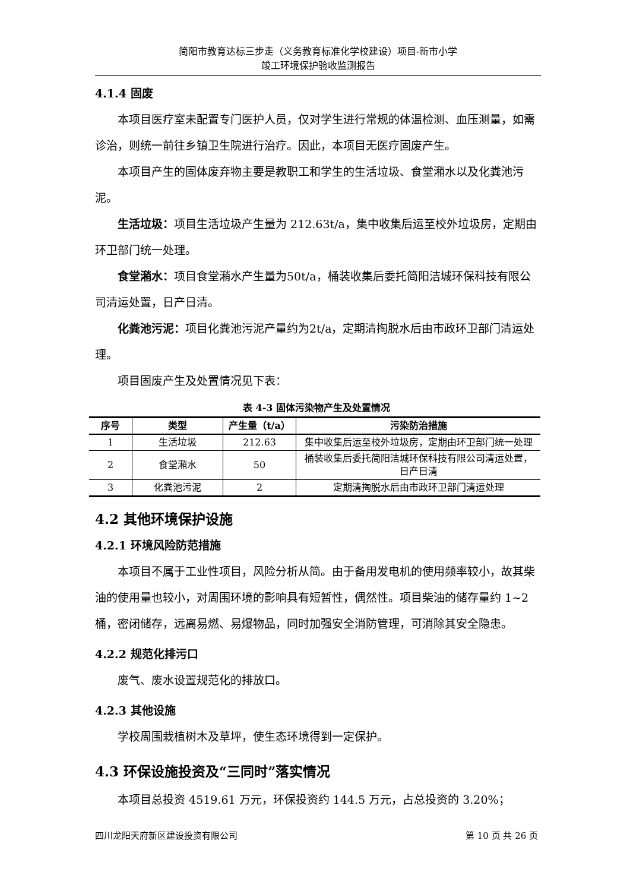简阳市教育达标三步走（义务教育标准化学校建设）项目-新市小学
竣工环境保护验收监测报告
4.1.4 固废
本项目医疗室未配置专门医护人员，仅对学生进行常规的体温检测、血压测量，如需诊治，则统一前往乡镇卫生院进行治疗。因此，本项目无医疗固废产生。
本项目产生的固体废弃物主要是教职工和学生的生活垃圾、食堂潲水以及化粪池污泥。
生活垃圾：项目生活垃圾产生量为 212.63t/a，集中收集后运至校外垃圾房，定期由环卫部门统一处理。
食堂潲水：项目食堂潲水产生量为50t/a，桶装收集后委托简阳洁城环保科技有限公司清运处置，日产日清。
化粪池污泥：项目化粪池污泥产量约为2t/a，定期清掏脱水后由市政环卫部门清运处理。
项目固废产生及处置情况见下表：
表 4-3 固体污染物产生及处置情况
| 序号 | 类型 | 产生量（t/a） | 污染防治措施 |
| --- | --- | --- | --- |
| 1 | 生活垃圾 | 212.63 | 集中收集后运至校外垃圾房，定期由环卫部门统一处理 |
| 2 | 食堂潲水 | 50 | 桶装收集后委托简阳洁城环保科技有限公司清运处置，日产日清 |
| 3 | 化粪池污泥 | 2 | 定期清掏脱水后由市政环卫部门清运处理 |
4.2 其他环境保护设施
4.2.1 环境风险防范措施
本项目不属于工业性项目，风险分析从简。由于备用发电机的使用频率较小，故其柴油的使用量也较小，对周围环境的影响具有短暂性，偶然性。项目柴油的储存量约 1~2 桶，密闭储存，远离易燃、易爆物品，同时加强安全消防管理，可消除其安全隐患。
4.2.2 规范化排污口
废气、废水设置规范化的排放口。
4.2.3 其他设施
学校周围栽植树木及草坪，使生态环境得到一定保护。
4.3 环保设施投资及“三同时”落实情况
本项目总投资 4519.61 万元，环保投资约 144.5 万元，占总投资的 3.20%；
四川龙阳天府新区建设投资有限公司 第 10 页 共 26 页